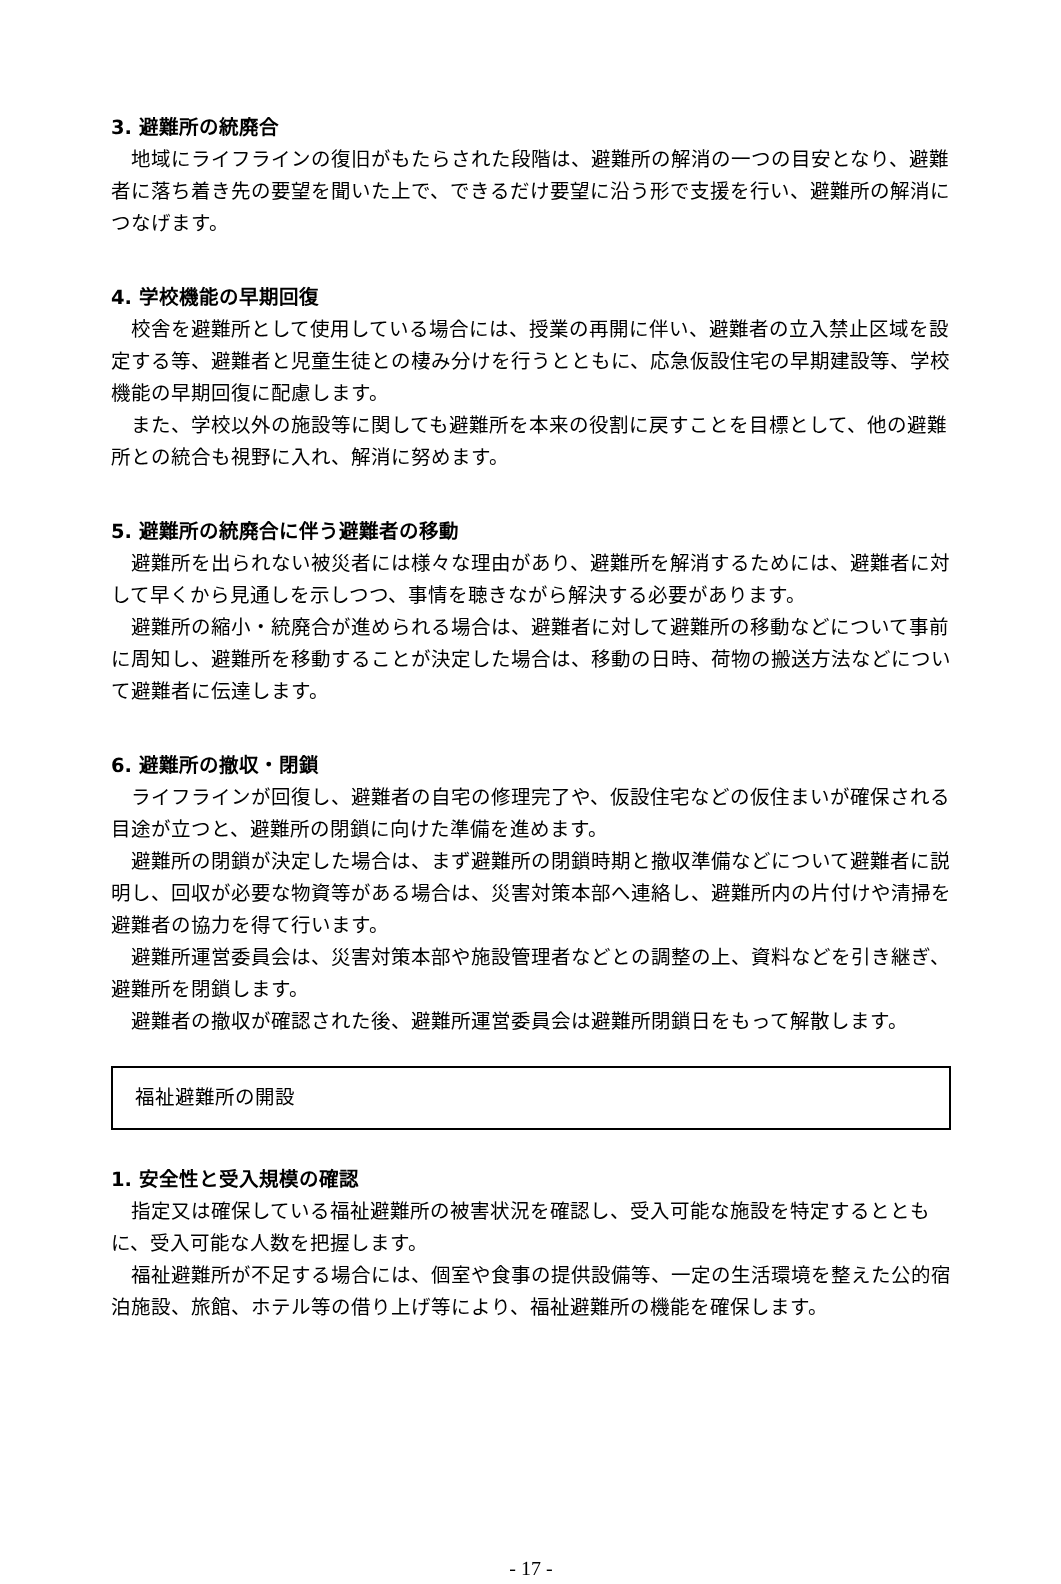3. 避難所の統廃合
地域にライフラインの復旧がもたらされた段階は、避難所の解消の一つの目安となり、避難者に落ち着き先の要望を聞いた上で、できるだけ要望に沿う形で支援を行い、避難所の解消につなげます。
4. 学校機能の早期回復
校舎を避難所として使用している場合には、授業の再開に伴い、避難者の立入禁止区域を設定する等、避難者と児童生徒との棲み分けを行うとともに、応急仮設住宅の早期建設等、学校機能の早期回復に配慮します。
また、学校以外の施設等に関しても避難所を本来の役割に戻すことを目標として、他の避難所との統合も視野に入れ、解消に努めます。
5. 避難所の統廃合に伴う避難者の移動
避難所を出られない被災者には様々な理由があり、避難所を解消するためには、避難者に対して早くから見通しを示しつつ、事情を聴きながら解決する必要があります。
避難所の縮小・統廃合が進められる場合は、避難者に対して避難所の移動などについて事前に周知し、避難所を移動することが決定した場合は、移動の日時、荷物の搬送方法などについて避難者に伝達します。
6. 避難所の撤収・閉鎖
ライフラインが回復し、避難者の自宅の修理完了や、仮設住宅などの仮住まいが確保される目途が立つと、避難所の閉鎖に向けた準備を進めます。
避難所の閉鎖が決定した場合は、まず避難所の閉鎖時期と撤収準備などについて避難者に説明し、回収が必要な物資等がある場合は、災害対策本部へ連絡し、避難所内の片付けや清掃を避難者の協力を得て行います。
避難所運営委員会は、災害対策本部や施設管理者などとの調整の上、資料などを引き継ぎ、避難所を閉鎖します。
避難者の撤収が確認された後、避難所運営委員会は避難所閉鎖日をもって解散します。
福祉避難所の開設
1. 安全性と受入規模の確認
指定又は確保している福祉避難所の被害状況を確認し、受入可能な施設を特定するとともに、受入可能な人数を把握します。
福祉避難所が不足する場合には、個室や食事の提供設備等、一定の生活環境を整えた公的宿泊施設、旅館、ホテル等の借り上げ等により、福祉避難所の機能を確保します。
- 17 -